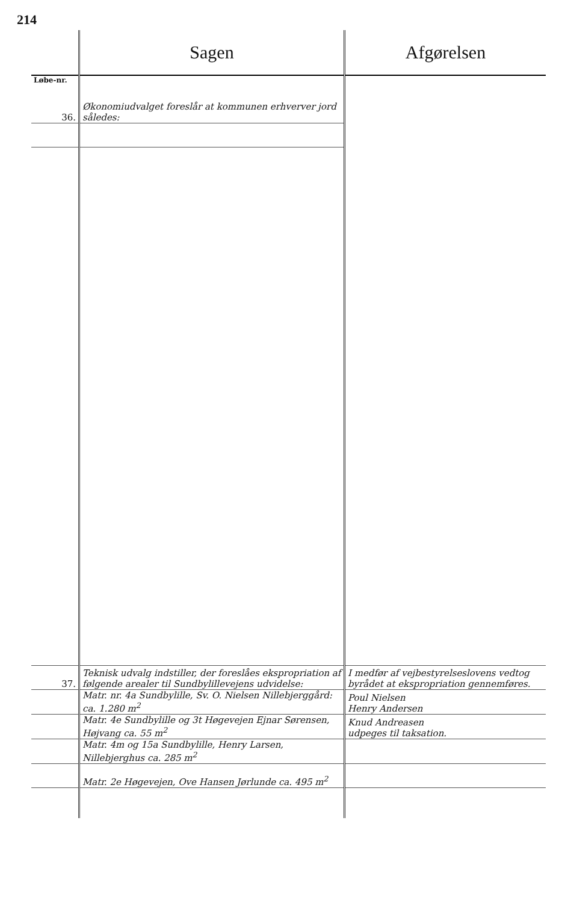214
| | Sagen | Afgørelsen |
| --- | --- | --- |
| Løbe-nr. | | |
| 36. | Økonomiudvalget foreslår at kommunen erhverver jord således: | |
| 37. | Teknisk udvalg indstiller, der foreslåes ekspropriation af følgende arealer til Sundbylillevejens udvidelse: | I medfør af vejbestyrelseslovens vedtog byrådet at ekspropriation gennemføres. |
| | Matr. nr. 4a Sundbylille, Sv. O. Nielsen Nillebjerggård: ca. 1.280 m<sup>2</sup> | Poul Nielsen Henry Andersen |
| | Matr. 4e Sundbylille og 3t Høgevejen Ejnar Sørensen, Højvang ca. 55 m<sup>2</sup> | Knud Andreasen udpeges til taksation. |
| | Matr. 4m og 15a Sundbylille, Henry Larsen, Nillebjerghus ca. 285 m<sup>2</sup> | |
| | Matr. 2e Høgevejen, Ove Hansen Jørlunde ca. 495 m<sup>2</sup> | |